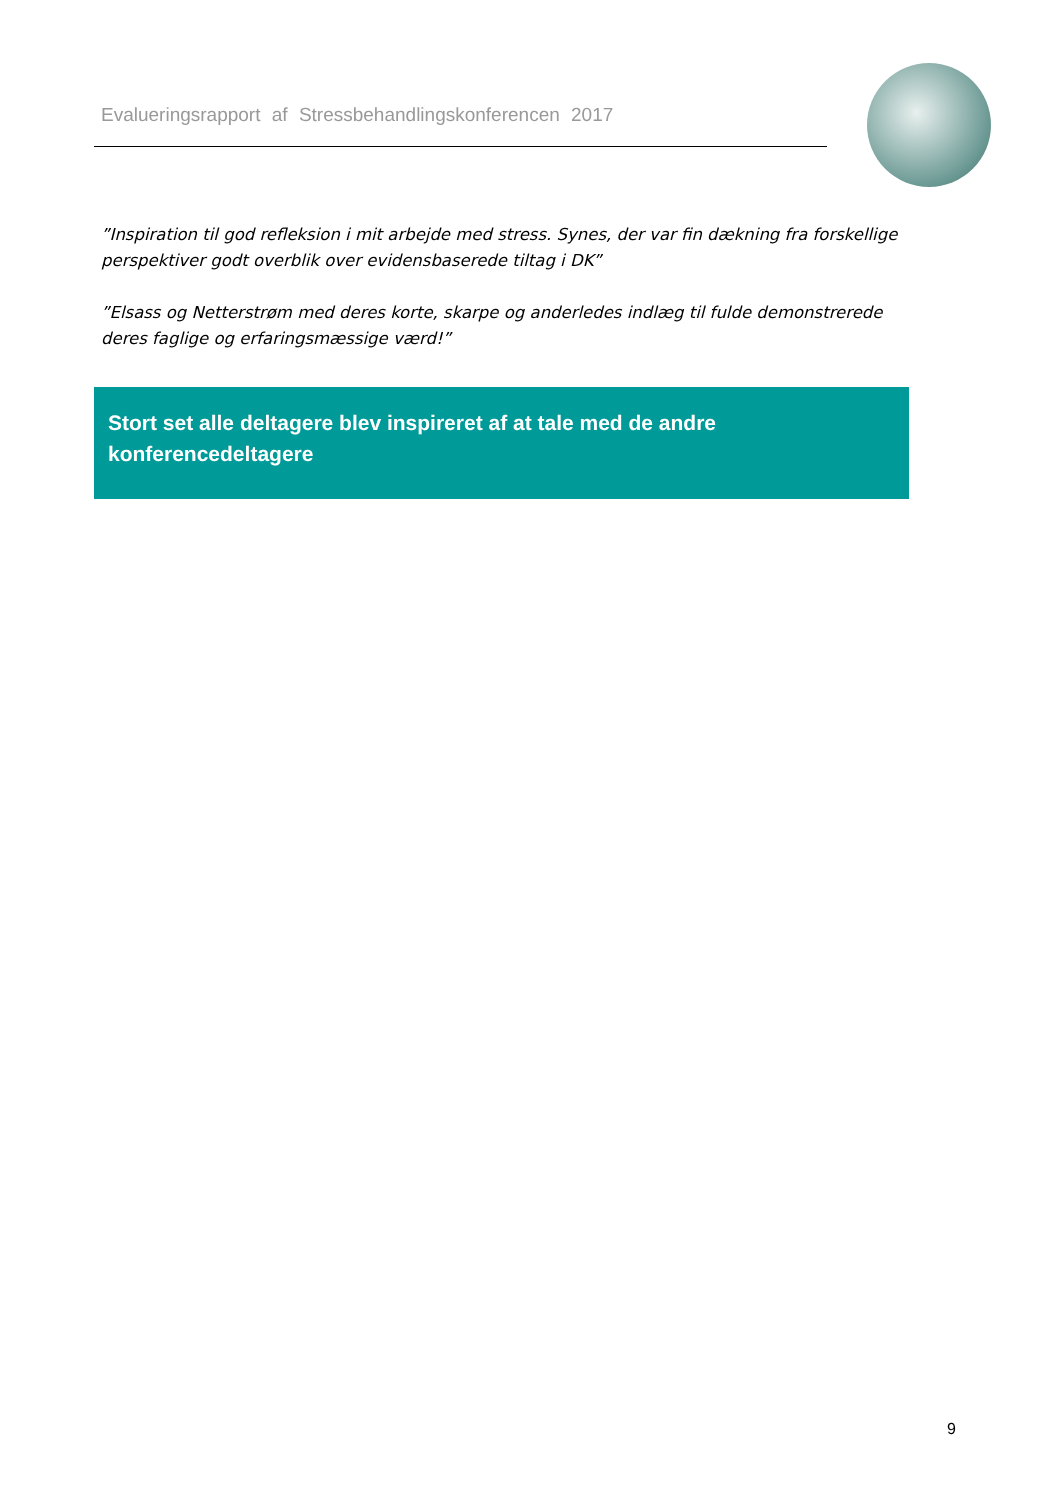Evalueringsrapport af Stressbehandlingskonferencen 2017
”Inspiration til god refleksion i mit arbejde med stress. Synes, der var fin dækning fra forskellige perspektiver godt overblik over evidensbaserede tiltag i DK”
”Elsass og Netterstrøm med deres korte, skarpe og anderledes indlæg til fulde demonstrerede deres faglige og erfaringsmæssige værd!”
Stort set alle deltagere blev inspireret af at tale med de andre konferencedeltagere
9